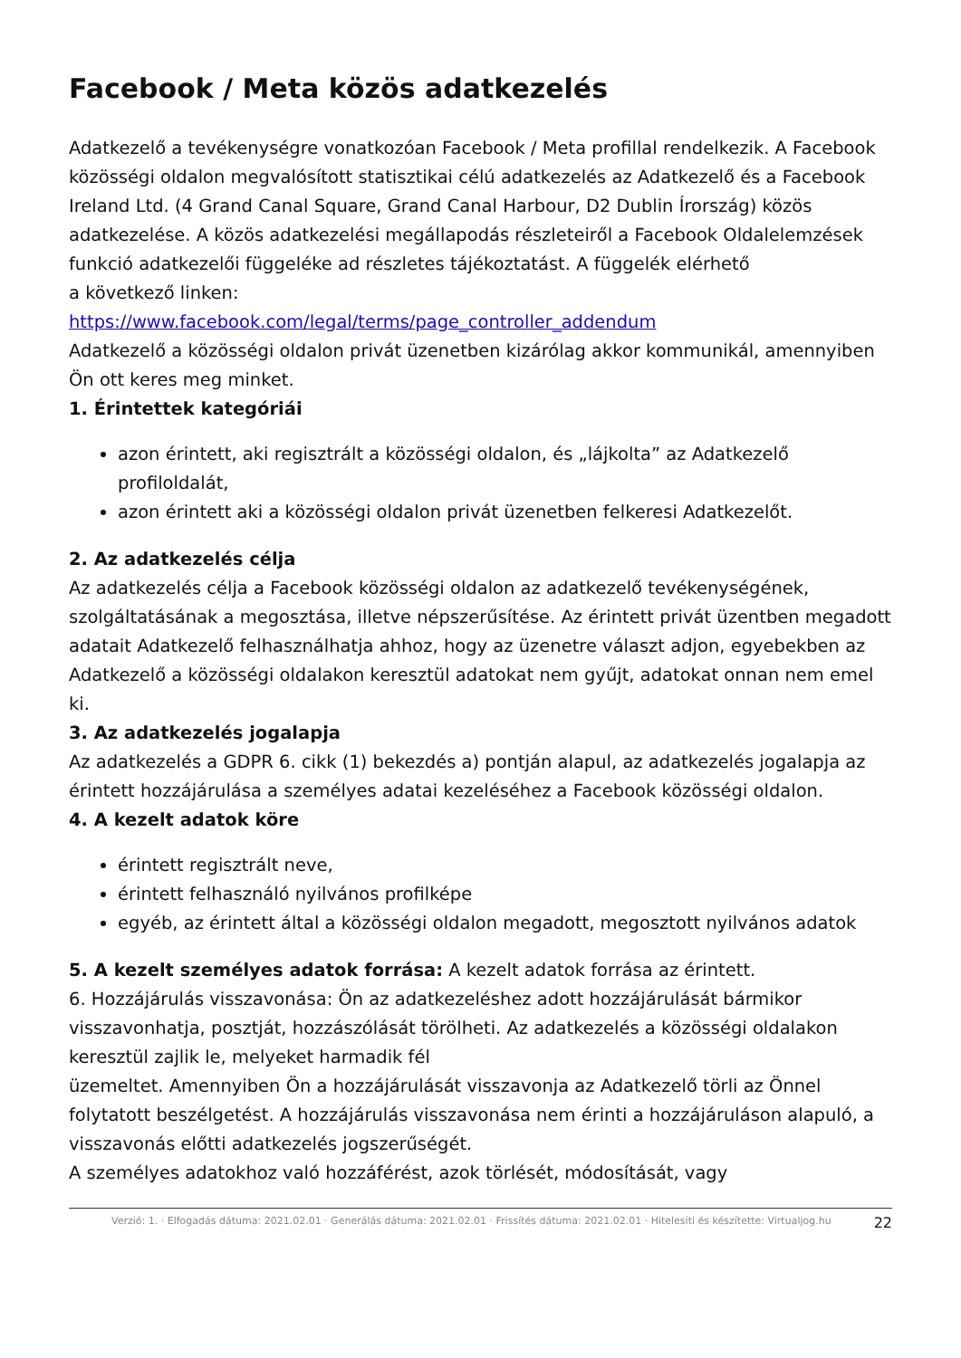Facebook / Meta közös adatkezelés
Adatkezelő a tevékenységre vonatkozóan Facebook / Meta profillal rendelkezik. A Facebook közösségi oldalon megvalósított statisztikai célú adatkezelés az Adatkezelő és a Facebook Ireland Ltd. (4 Grand Canal Square, Grand Canal Harbour, D2 Dublin Írország) közös adatkezelése. A közös adatkezelési megállapodás részleteiről a Facebook Oldalelemzések funkció adatkezelői függeléke ad részletes tájékoztatást. A függelék elérhető
a következő linken:
https://www.facebook.com/legal/terms/page_controller_addendum
Adatkezelő a közösségi oldalon privát üzenetben kizárólag akkor kommunikál, amennyiben Ön ott keres meg minket.
1. Érintettek kategóriái
azon érintett, aki regisztrált a közösségi oldalon, és „lájkolta” az Adatkezelő profiloldalát,
azon érintett aki a közösségi oldalon privát üzenetben felkeresi Adatkezelőt.
2. Az adatkezelés célja
Az adatkezelés célja a Facebook közösségi oldalon az adatkezelő tevékenységének, szolgáltatásának a megosztása, illetve népszerűsítése. Az érintett privát üzentben megadott adatait Adatkezelő felhasználhatja ahhoz, hogy az üzenetre választ adjon, egyebekben az Adatkezelő a közösségi oldalakon keresztül adatokat nem gyűjt, adatokat onnan nem emel ki.
3. Az adatkezelés jogalapja
Az adatkezelés a GDPR 6. cikk (1) bekezdés a) pontján alapul, az adatkezelés jogalapja az érintett hozzájárulása a személyes adatai kezeléséhez a Facebook közösségi oldalon.
4. A kezelt adatok köre
érintett regisztrált neve,
érintett felhasználó nyilvános profilképe
egyéb, az érintett által a közösségi oldalon megadott, megosztott nyilvános adatok
5. A kezelt személyes adatok forrása: A kezelt adatok forrása az érintett.
6. Hozzájárulás visszavonása: Ön az adatkezeléshez adott hozzájárulását bármikor visszavonhatja, posztját, hozzászólását törölheti. Az adatkezelés a közösségi oldalakon keresztül zajlik le, melyeket harmadik fél
üzemeltet. Amennyiben Ön a hozzájárulását visszavonja az Adatkezelő törli az Önnel folytatott beszélgetést. A hozzájárulás visszavonása nem érinti a hozzájáruláson alapuló, a visszavonás előtti adatkezelés jogszerűségét.
A személyes adatokhoz való hozzáférést, azok törlését, módosítását, vagy
Verzió: 1. · Elfogadás dátuma: 2021.02.01 · Generálás dátuma: 2021.02.01 · Frissítés dátuma: 2021.02.01 · Hitelesíti és készítette: Virtualjog.hu
22